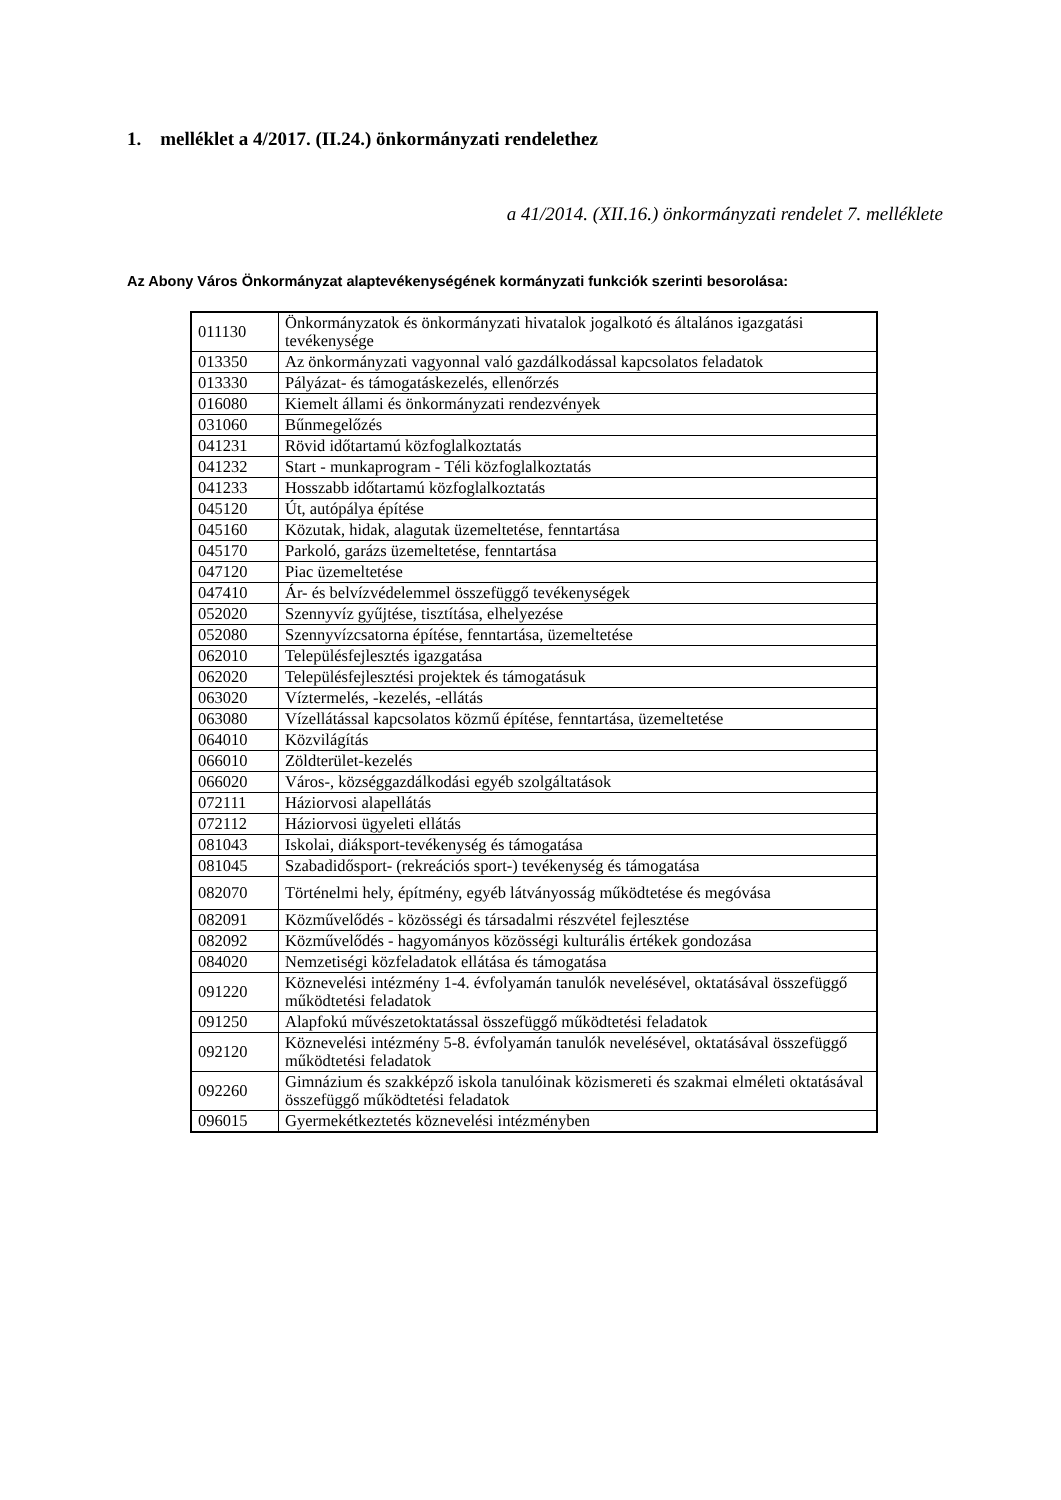1. melléklet a 4/2017. (II.24.) önkormányzati rendelethez
a 41/2014. (XII.16.) önkormányzati rendelet 7. melléklete
Az Abony Város Önkormányzat alaptevékenységének kormányzati funkciók szerinti besorolása:
| 011130 | Önkormányzatok és önkormányzati hivatalok jogalkotó és általános igazgatási tevékenysége |
| 013350 | Az önkormányzati vagyonnal való gazdálkodással kapcsolatos feladatok |
| 013330 | Pályázat- és támogatáskezelés, ellenőrzés |
| 016080 | Kiemelt állami és önkormányzati rendezvények |
| 031060 | Bűnmegelőzés |
| 041231 | Rövid időtartamú közfoglalkoztatás |
| 041232 | Start - munkaprogram - Téli közfoglalkoztatás |
| 041233 | Hosszabb időtartamú közfoglalkoztatás |
| 045120 | Út, autópálya építése |
| 045160 | Közutak, hidak, alagutak üzemeltetése, fenntartása |
| 045170 | Parkoló, garázs üzemeltetése, fenntartása |
| 047120 | Piac üzemeltetése |
| 047410 | Ár- és belvízvédelemmel összefüggő tevékenységek |
| 052020 | Szennyvíz gyűjtése, tisztítása, elhelyezése |
| 052080 | Szennyvízcsatorna építése, fenntartása, üzemeltetése |
| 062010 | Településfejlesztés igazgatása |
| 062020 | Településfejlesztési projektek és támogatásuk |
| 063020 | Víztermelés, -kezelés, -ellátás |
| 063080 | Vízellátással kapcsolatos közmű építése, fenntartása, üzemeltetése |
| 064010 | Közvilágítás |
| 066010 | Zöldterület-kezelés |
| 066020 | Város-, községgazdálkodási egyéb szolgáltatások |
| 072111 | Háziorvosi alapellátás |
| 072112 | Háziorvosi ügyeleti ellátás |
| 081043 | Iskolai, diáksport-tevékenység és támogatása |
| 081045 | Szabadidősport- (rekreációs sport-) tevékenység és támogatása |
| 082070 | Történelmi hely, építmény, egyéb látványosság működtetése és megóvása |
| 082091 | Közművelődés - közösségi és társadalmi részvétel fejlesztése |
| 082092 | Közművelődés - hagyományos közösségi kulturális értékek gondozása |
| 084020 | Nemzetiségi közfeladatok ellátása és támogatása |
| 091220 | Köznevelési intézmény 1-4. évfolyamán tanulók nevelésével, oktatásával összefüggő működtetési feladatok |
| 091250 | Alapfokú művészetoktatással összefüggő működtetési feladatok |
| 092120 | Köznevelési intézmény 5-8. évfolyamán tanulók nevelésével, oktatásával összefüggő működtetési feladatok |
| 092260 | Gimnázium és szakképző iskola tanulóinak közismereti és szakmai elméleti oktatásával összefüggő működtetési feladatok |
| 096015 | Gyermekétkeztetés köznevelési intézményben |